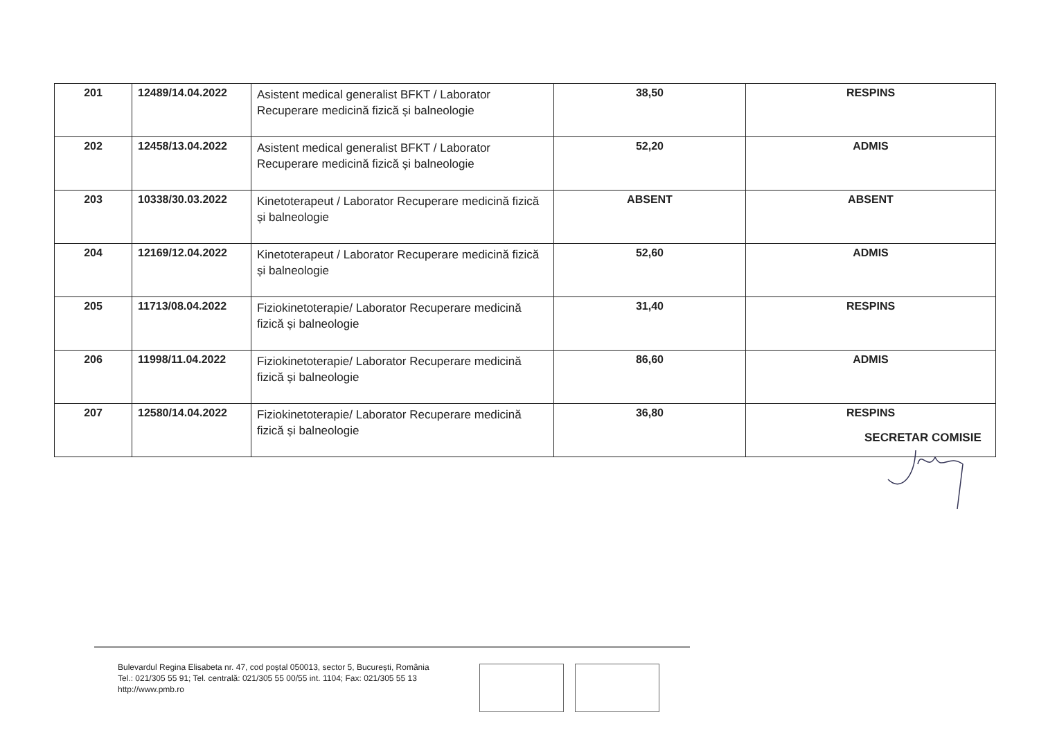| 201 | 12489/14.04.2022 | Asistent medical generalist BFKT / Laborator Recuperare medicină fizică și balneologie | 38,50 | RESPINS |
| 202 | 12458/13.04.2022 | Asistent medical generalist BFKT / Laborator Recuperare medicină fizică și balneologie | 52,20 | ADMIS |
| 203 | 10338/30.03.2022 | Kinetoterapeut / Laborator Recuperare medicină fizică și balneologie | ABSENT | ABSENT |
| 204 | 12169/12.04.2022 | Kinetoterapeut / Laborator Recuperare medicină fizică și balneologie | 52,60 | ADMIS |
| 205 | 11713/08.04.2022 | Fiziokinetoterapie/ Laborator Recuperare medicină fizică și balneologie | 31,40 | RESPINS |
| 206 | 11998/11.04.2022 | Fiziokinetoterapie/ Laborator Recuperare medicină fizică și balneologie | 86,60 | ADMIS |
| 207 | 12580/14.04.2022 | Fiziokinetoterapie/ Laborator Recuperare medicină fizică și balneologie | 36,80 | RESPINS |
SECRETAR COMISIE
Bulevardul Regina Elisabeta nr. 47, cod poștal 050013, sector 5, București, România
Tel.: 021/305 55 91; Tel. centrală: 021/305 55 00/55 int. 1104; Fax: 021/305 55 13
http://www.pmb.ro